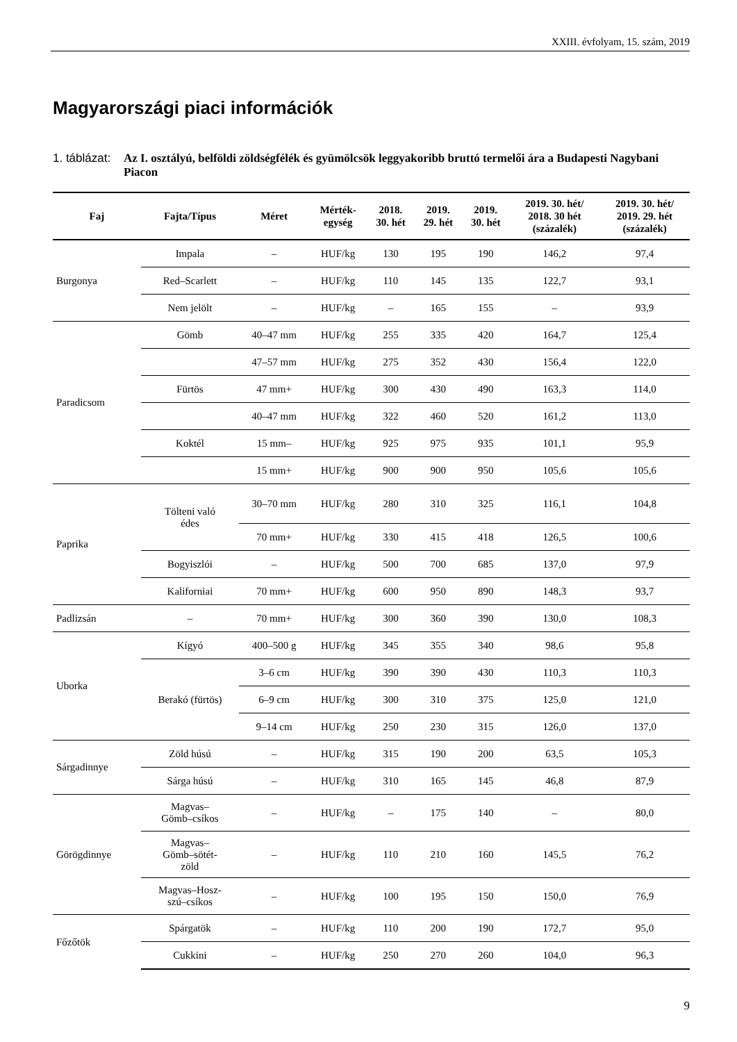XXIII. évfolyam, 15. szám, 2019
Magyarországi piaci információk
1. táblázat:
Az I. osztályú, belföldi zöldségfélék és gyümölcsök leggyakoribb bruttó termelői ára a Budapesti Nagybani Piacon
| Faj | Fajta/Típus | Méret | Mérték- egység | 2018. 30. hét | 2019. 29. hét | 2019. 30. hét | 2019. 30. hét/ 2018. 30 hét (százalék) | 2019. 30. hét/ 2019. 29. hét (százalék) |
| --- | --- | --- | --- | --- | --- | --- | --- | --- |
| Burgonya | Impala | – | HUF/kg | 130 | 195 | 190 | 146,2 | 97,4 |
| | Red–Scarlett | – | HUF/kg | 110 | 145 | 135 | 122,7 | 93,1 |
| | Nem jelölt | – | HUF/kg | – | 165 | 155 | – | 93,9 |
| Paradicsom | Gömb | 40–47 mm | HUF/kg | 255 | 335 | 420 | 164,7 | 125,4 |
| | | 47–57 mm | HUF/kg | 275 | 352 | 430 | 156,4 | 122,0 |
| | Fürtös | 47 mm+ | HUF/kg | 300 | 430 | 490 | 163,3 | 114,0 |
| | | 40–47 mm | HUF/kg | 322 | 460 | 520 | 161,2 | 113,0 |
| | Koktél | 15 mm– | HUF/kg | 925 | 975 | 935 | 101,1 | 95,9 |
| | | 15 mm+ | HUF/kg | 900 | 900 | 950 | 105,6 | 105,6 |
| Paprika | Tölteni való édes | 30–70 mm | HUF/kg | 280 | 310 | 325 | 116,1 | 104,8 |
| | | 70 mm+ | HUF/kg | 330 | 415 | 418 | 126,5 | 100,6 |
| | Bogyiszlói | – | HUF/kg | 500 | 700 | 685 | 137,0 | 97,9 |
| | Kaliforniai | 70 mm+ | HUF/kg | 600 | 950 | 890 | 148,3 | 93,7 |
| Padlizsán | – | 70 mm+ | HUF/kg | 300 | 360 | 390 | 130,0 | 108,3 |
| Uborka | Kígyó | 400–500 g | HUF/kg | 345 | 355 | 340 | 98,6 | 95,8 |
| | Berakó (fürtös) | 3–6 cm | HUF/kg | 390 | 390 | 430 | 110,3 | 110,3 |
| | | 6–9 cm | HUF/kg | 300 | 310 | 375 | 125,0 | 121,0 |
| | | 9–14 cm | HUF/kg | 250 | 230 | 315 | 126,0 | 137,0 |
| Sárgadinnye | Zöld húsú | – | HUF/kg | 315 | 190 | 200 | 63,5 | 105,3 |
| | Sárga húsú | – | HUF/kg | 310 | 165 | 145 | 46,8 | 87,9 |
| Görögdinnye | Magvas– Gömb–csíkos | – | HUF/kg | – | 175 | 140 | – | 80,0 |
| | Magvas– Gömb–sötét- zöld | – | HUF/kg | 110 | 210 | 160 | 145,5 | 76,2 |
| | Magvas–Hosz- szú–csíkos | – | HUF/kg | 100 | 195 | 150 | 150,0 | 76,9 |
| Főzőtök | Spárgatök | – | HUF/kg | 110 | 200 | 190 | 172,7 | 95,0 |
| | Cukkini | – | HUF/kg | 250 | 270 | 260 | 104,0 | 96,3 |
9